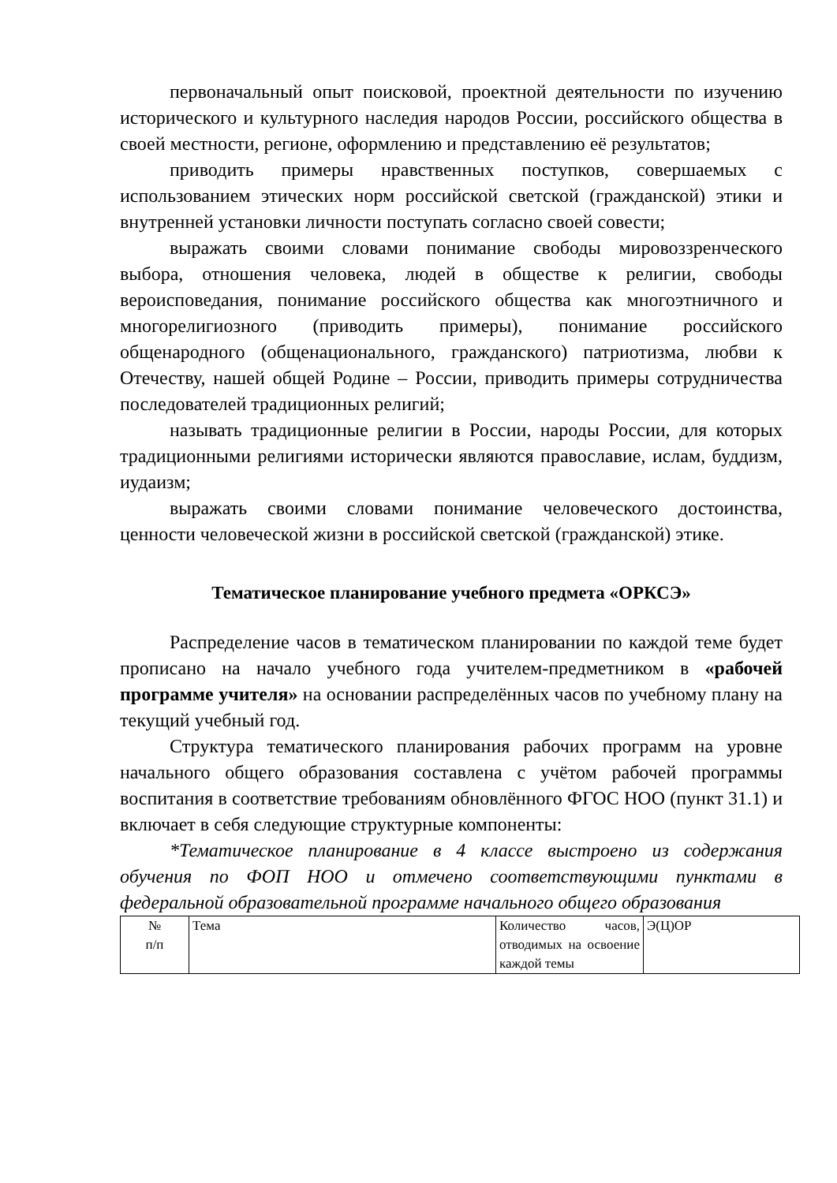первоначальный опыт поисковой, проектной деятельности по изучению исторического и культурного наследия народов России, российского общества в своей местности, регионе, оформлению и представлению её результатов;
приводить примеры нравственных поступков, совершаемых с использованием этических норм российской светской (гражданской) этики и внутренней установки личности поступать согласно своей совести;
выражать своими словами понимание свободы мировоззренческого выбора, отношения человека, людей в обществе к религии, свободы вероисповедания, понимание российского общества как многоэтничного и многорелигиозного (приводить примеры), понимание российского общенародного (общенационального, гражданского) патриотизма, любви к Отечеству, нашей общей Родине – России, приводить примеры сотрудничества последователей традиционных религий;
называть традиционные религии в России, народы России, для которых традиционными религиями исторически являются православие, ислам, буддизм, иудаизм;
выражать своими словами понимание человеческого достоинства, ценности человеческой жизни в российской светской (гражданской) этике.
Тематическое планирование учебного предмета «ОРКСЭ»
Распределение часов в тематическом планировании по каждой теме будет прописано на начало учебного года учителем-предметником в «рабочей программе учителя» на основании распределённых часов по учебному плану на текущий учебный год.
Структура тематического планирования рабочих программ на уровне начального общего образования составлена с учётом рабочей программы воспитания в соответствие требованиям обновлённого ФГОС НОО (пункт 31.1) и включает в себя следующие структурные компоненты:
*Тематическое планирование в 4 классе выстроено из содержания обучения по ФОП НОО и отмечено соответствующими пунктами в федеральной образовательной программе начального общего образования
| № п/п | Тема | Количество часов, отводимых на освоение каждой темы | Э(Ц)ОР |